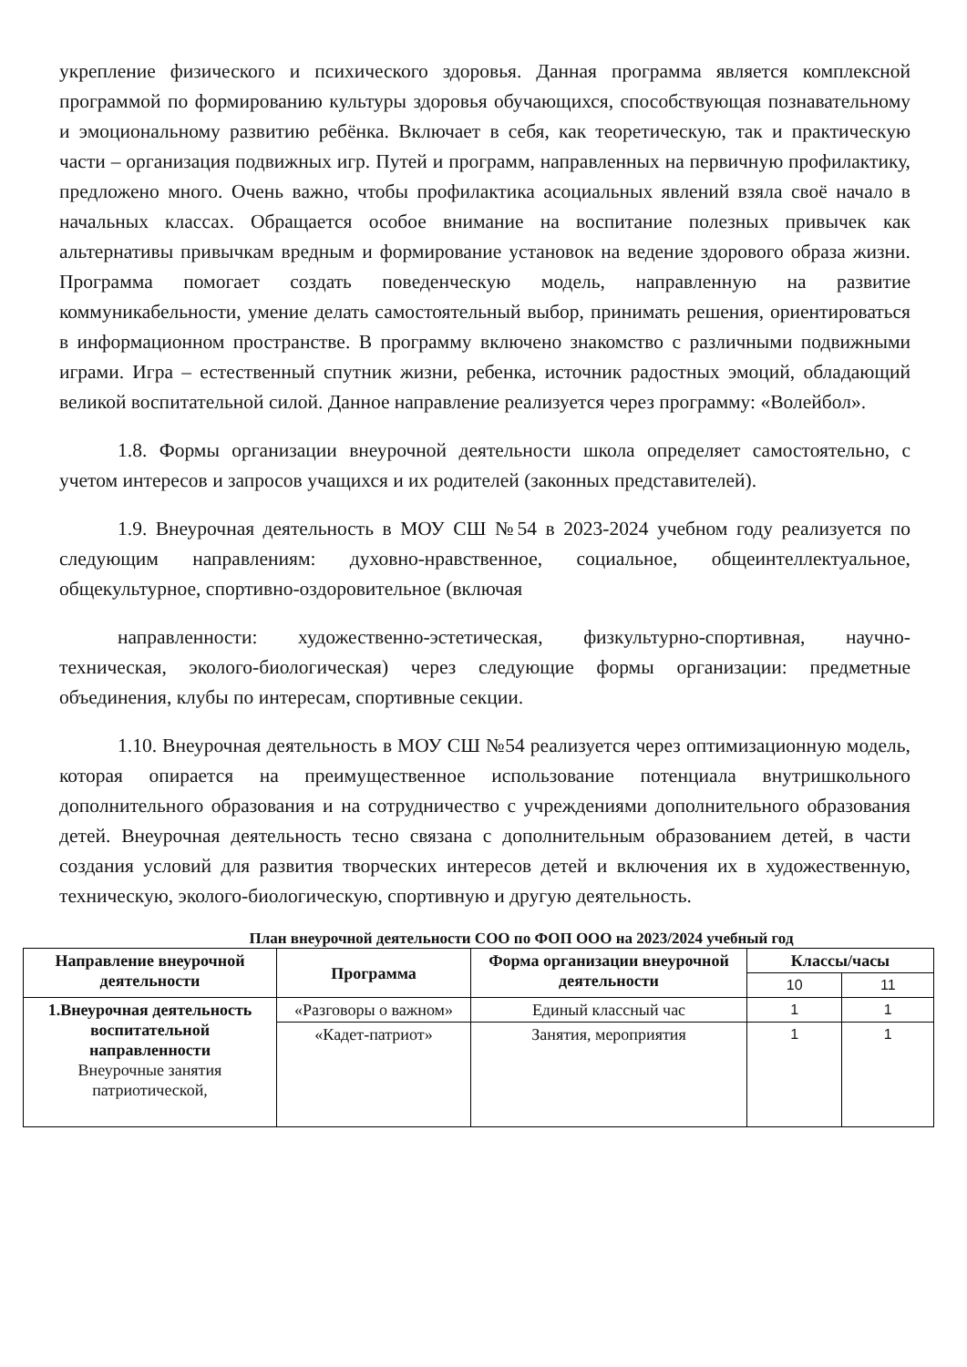укрепление физического и психического здоровья. Данная программа является комплексной программой по формированию культуры здоровья обучающихся, способствующая познавательному и эмоциональному развитию ребёнка. Включает в себя, как теоретическую, так и практическую части – организация подвижных игр. Путей и программ, направленных на первичную профилактику, предложено много. Очень важно, чтобы профилактика асоциальных явлений взяла своё начало в начальных классах. Обращается особое внимание на воспитание полезных привычек как альтернативы привычкам вредным и формирование установок на ведение здорового образа жизни. Программа помогает создать поведенческую модель, направленную на развитие коммуникабельности, умение делать самостоятельный выбор, принимать решения, ориентироваться в информационном пространстве. В программу включено знакомство с различными подвижными играми. Игра – естественный спутник жизни, ребенка, источник радостных эмоций, обладающий великой воспитательной силой. Данное направление реализуется через программу: «Волейбол».
1.8. Формы организации внеурочной деятельности школа определяет самостоятельно, с учетом интересов и запросов учащихся и их родителей (законных представителей).
1.9. Внеурочная деятельность в МОУ СШ №54 в 2023-2024 учебном году реализуется по следующим направлениям: духовно-нравственное, социальное, общеинтеллектуальное, общекультурное, спортивно-оздоровительное (включая
направленности: художественно-эстетическая, физкультурно-спортивная, научно-техническая, эколого-биологическая) через следующие формы организации: предметные объединения, клубы по интересам, спортивные секции.
1.10. Внеурочная деятельность в МОУ СШ №54 реализуется через оптимизационную модель, которая опирается на преимущественное использование потенциала внутришкольного дополнительного образования и на сотрудничество с учреждениями дополнительного образования детей. Внеурочная деятельность тесно связана с дополнительным образованием детей, в части создания условий для развития творческих интересов детей и включения их в художественную, техническую, эколого-биологическую, спортивную и другую деятельность.
План внеурочной деятельности СОО по ФОП ООО на 2023/2024 учебный год
| Направление внеурочной деятельности | Программа | Форма организации внеурочной деятельности | Классы/часы | |
| --- | --- | --- | --- | --- |
| | | | 10 | 11 |
| 1.Внеурочная деятельность воспитательной направленности Внеурочные занятия патриотической, | «Разговоры о важном» | Единый классный час | 1 | 1 |
| | «Кадет-патриот» | Занятия, мероприятия | 1 | 1 |